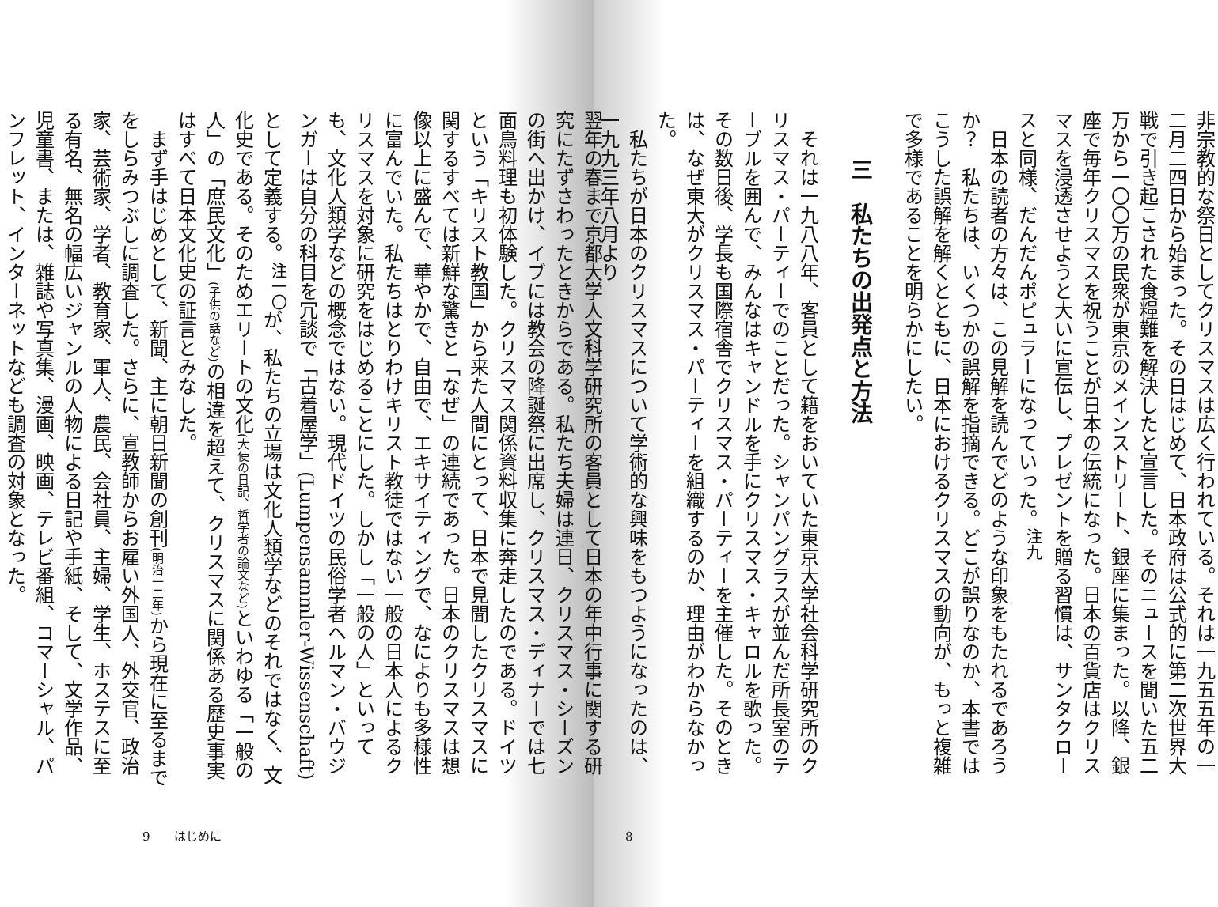非宗教的な祭日としてクリスマスは広く行われている。それは一九五五年の一二月二四日から始まった。その日はじめて、日本政府は公式的に第二次世界大戦で引き起こされた食糧難を解決したと宣言した。そのニュースを聞いた五二万から一〇〇万の民衆が東京のメインストリート、銀座に集まった。以降、銀座で毎年クリスマスを祝うことが日本の伝統になった。日本の百貨店はクリスマスを浸透させようと大いに宣伝し、プレゼントを贈る習慣は、サンタクロースと同様、だんだんポピュラーになっていった。<sup>注九</sup>
日本の読者の方々は、この見解を読んでどのような印象をもたれるであろうか？　私たちは、いくつかの誤解を指摘できる。どこが誤りなのか、本書ではこうした誤解を解くとともに、日本におけるクリスマスの動向が、もっと複雑で多様であることを明らかにしたい。
三　私たちの出発点と方法
それは一九八八年、客員として籍をおいていた東京大学社会科学研究所のクリスマス・パーティーでのことだった。シャンパングラスが並んだ所長室のテーブルを囲んで、みんなはキャンドルを手にクリスマス・キャロルを歌った。その数日後、学長も国際宿舎でクリスマス・パーティーを主催した。そのときは、なぜ東大がクリスマス・パーティーを組織するのか、理由がわからなかった。
私たちが日本のクリスマスについて学術的な興味をもつようになったのは、一九九三年八月より
8
翌年の春まで京都大学人文科学研究所の客員として日本の年中行事に関する研究にたずさわったときからである。私たち夫婦は連日、クリスマス・シーズンの街へ出かけ、イブには教会の降誕祭に出席し、クリスマス・ディナーでは七面鳥料理も初体験した。クリスマス関係資料収集に奔走したのである。ドイツという「キリスト教国」から来た人間にとって、日本で見聞したクリスマスに関するすべては新鮮な驚きと「なぜ」の連続であった。日本のクリスマスは想像以上に盛んで、華やかで、自由で、エキサイティングで、なによりも多様性に富んでいた。私たちはとりわけキリスト教徒ではない一般の日本人によるクリスマスを対象に研究をはじめることにした。しかし「一般の人」といっても、文化人類学などの概念ではない。現代ドイツの民俗学者ヘルマン・バウジンガーは自分の科目を冗談で「古着屋学」(Lumpensammler-Wissenschaft) として定義する。<sup>注一〇</sup>が、私たちの立場は文化人類学などのそれではなく、文化史である。そのためエリートの文化(大使の日記、哲学者の論文など) といわゆる「一般の人」の「庶民文化」(子供の話など) の相違を超えて、クリスマスに関係ある歴史事実はすべて日本文化史の証言とみなした。
まず手はじめとして、新聞、主に朝日新聞の創刊(明治一二年) から現在に至るまでをしらみつぶしに調査した。さらに、宣教師からお雇い外国人、外交官、政治家、芸術家、学者、教育家、軍人、農民、会社員、主婦、学生、ホステスに至る有名、無名の幅広いジャンルの人物による日記や手紙、そして、文学作品、児童書、または、雑誌や写真集、漫画、映画、テレビ番組、コマーシャル、パンフレット、インターネットなども調査の対象となった。
9　　はじめに